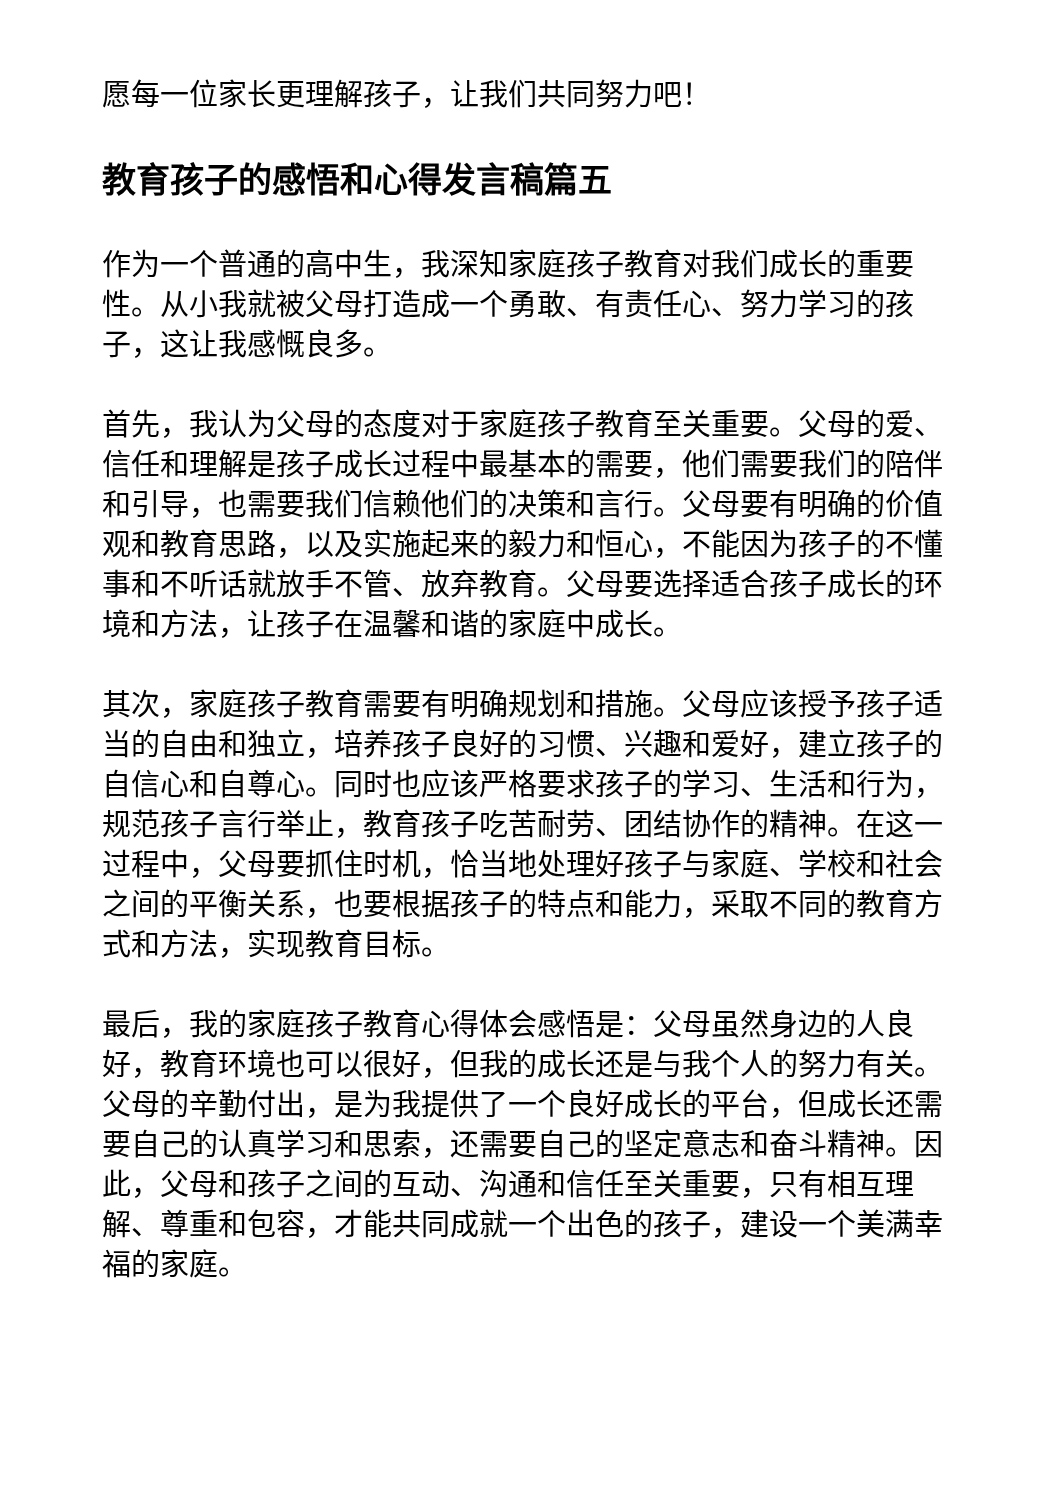愿每一位家长更理解孩子，让我们共同努力吧！
教育孩子的感悟和心得发言稿篇五
作为一个普通的高中生，我深知家庭孩子教育对我们成长的重要性。从小我就被父母打造成一个勇敢、有责任心、努力学习的孩子，这让我感慨良多。
首先，我认为父母的态度对于家庭孩子教育至关重要。父母的爱、信任和理解是孩子成长过程中最基本的需要，他们需要我们的陪伴和引导，也需要我们信赖他们的决策和言行。父母要有明确的价值观和教育思路，以及实施起来的毅力和恒心，不能因为孩子的不懂事和不听话就放手不管、放弃教育。父母要选择适合孩子成长的环境和方法，让孩子在温馨和谐的家庭中成长。
其次，家庭孩子教育需要有明确规划和措施。父母应该授予孩子适当的自由和独立，培养孩子良好的习惯、兴趣和爱好，建立孩子的自信心和自尊心。同时也应该严格要求孩子的学习、生活和行为，规范孩子言行举止，教育孩子吃苦耐劳、团结协作的精神。在这一过程中，父母要抓住时机，恰当地处理好孩子与家庭、学校和社会之间的平衡关系，也要根据孩子的特点和能力，采取不同的教育方式和方法，实现教育目标。
最后，我的家庭孩子教育心得体会感悟是：父母虽然身边的人良好，教育环境也可以很好，但我的成长还是与我个人的努力有关。父母的辛勤付出，是为我提供了一个良好成长的平台，但成长还需要自己的认真学习和思索，还需要自己的坚定意志和奋斗精神。因此，父母和孩子之间的互动、沟通和信任至关重要，只有相互理解、尊重和包容，才能共同成就一个出色的孩子，建设一个美满幸福的家庭。